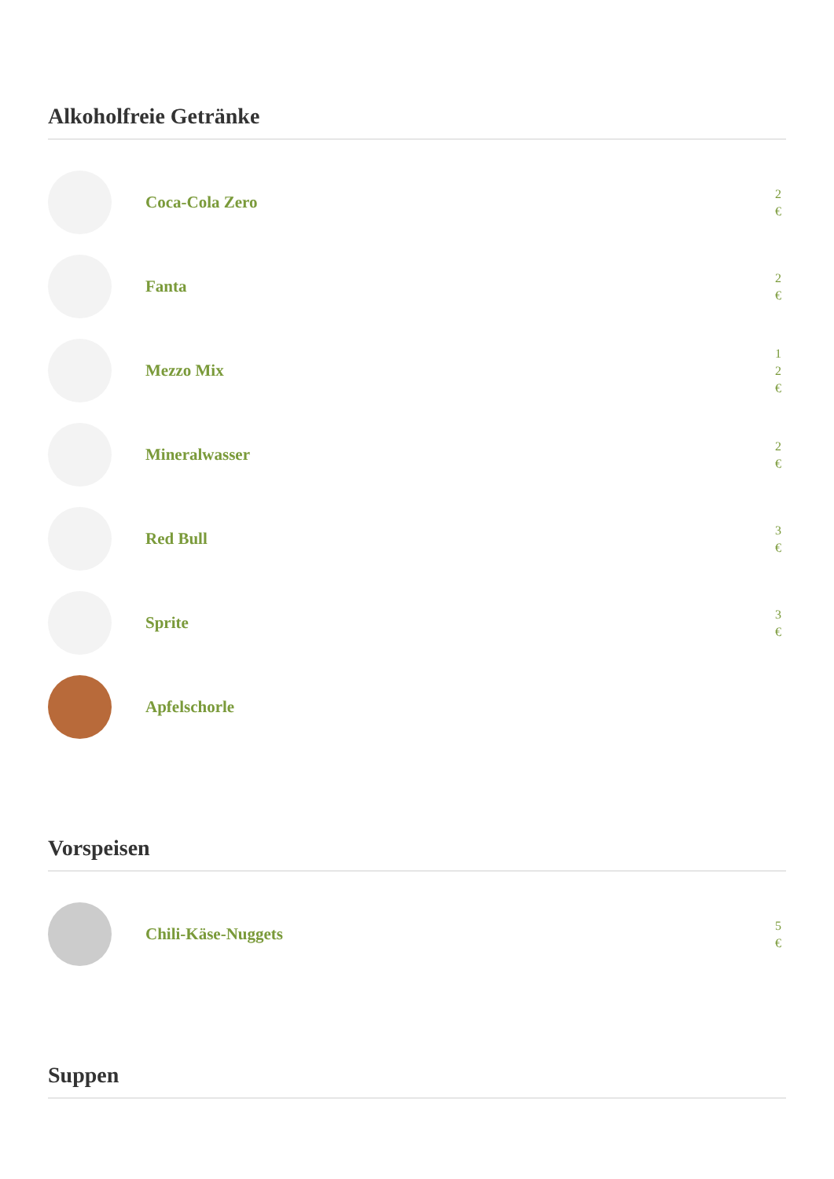Alkoholfreie Getränke
Coca-Cola Zero
2
€
Fanta
2
€
Mezzo Mix
1
2
€
Mineralwasser
2
€
Red Bull
3
€
Sprite
3
€
Apfelschorle
Vorspeisen
Chili-Käse-Nuggets
5
€
Suppen